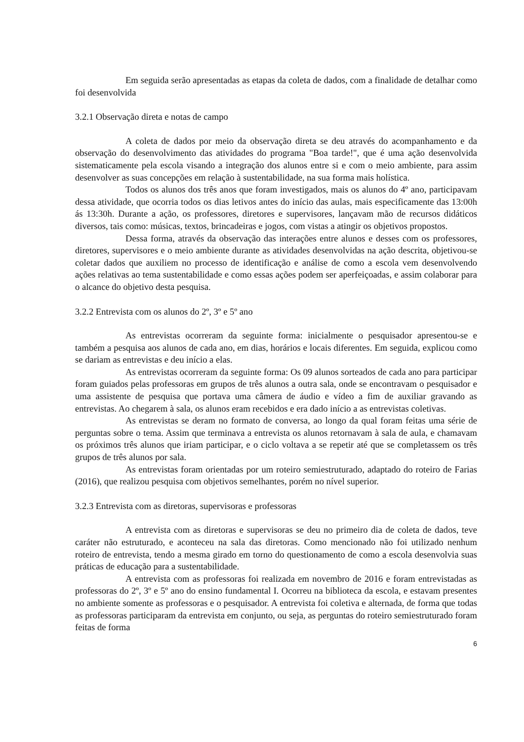Em seguida serão apresentadas as etapas da coleta de dados, com a finalidade de detalhar como foi desenvolvida
3.2.1 Observação direta e notas de campo
A coleta de dados por meio da observação direta se deu através do acompanhamento e da observação do desenvolvimento das atividades do programa "Boa tarde!", que é uma ação desenvolvida sistematicamente pela escola visando a integração dos alunos entre si e com o meio ambiente, para assim desenvolver as suas concepções em relação à sustentabilidade, na sua forma mais holística.
Todos os alunos dos três anos que foram investigados, mais os alunos do 4º ano, participavam dessa atividade, que ocorria todos os dias letivos antes do início das aulas, mais especificamente das 13:00h ás 13:30h. Durante a ação, os professores, diretores e supervisores, lançavam mão de recursos didáticos diversos, tais como: músicas, textos, brincadeiras e jogos, com vistas a atingir os objetivos propostos.
Dessa forma, através da observação das interações entre alunos e desses com os professores, diretores, supervisores e o meio ambiente durante as atividades desenvolvidas na ação descrita, objetivou-se coletar dados que auxiliem no processo de identificação e análise de como a escola vem desenvolvendo ações relativas ao tema sustentabilidade e como essas ações podem ser aperfeiçoadas, e assim colaborar para o alcance do objetivo desta pesquisa.
3.2.2 Entrevista com os alunos do 2º, 3º e 5º ano
As entrevistas ocorreram da seguinte forma: inicialmente o pesquisador apresentou-se e também a pesquisa aos alunos de cada ano, em dias, horários e locais diferentes. Em seguida, explicou como se dariam as entrevistas e deu início a elas.
As entrevistas ocorreram da seguinte forma: Os 09 alunos sorteados de cada ano para participar foram guiados pelas professoras em grupos de três alunos a outra sala, onde se encontravam o pesquisador e uma assistente de pesquisa que portava uma câmera de áudio e vídeo a fim de auxiliar gravando as entrevistas. Ao chegarem à sala, os alunos eram recebidos e era dado início a as entrevistas coletivas.
As entrevistas se deram no formato de conversa, ao longo da qual foram feitas uma série de perguntas sobre o tema. Assim que terminava a entrevista os alunos retornavam à sala de aula, e chamavam os próximos três alunos que iriam participar, e o ciclo voltava a se repetir até que se completassem os três grupos de três alunos por sala.
As entrevistas foram orientadas por um roteiro semiestruturado, adaptado do roteiro de Farias (2016), que realizou pesquisa com objetivos semelhantes, porém no nível superior.
3.2.3 Entrevista com as diretoras, supervisoras e professoras
A entrevista com as diretoras e supervisoras se deu no primeiro dia de coleta de dados, teve caráter não estruturado, e aconteceu na sala das diretoras. Como mencionado não foi utilizado nenhum roteiro de entrevista, tendo a mesma girado em torno do questionamento de como a escola desenvolvia suas práticas de educação para a sustentabilidade.
A entrevista com as professoras foi realizada em novembro de 2016 e foram entrevistadas as professoras do 2º, 3º e 5º ano do ensino fundamental I. Ocorreu na biblioteca da escola, e estavam presentes no ambiente somente as professoras e o pesquisador. A entrevista foi coletiva e alternada, de forma que todas as professoras participaram da entrevista em conjunto, ou seja, as perguntas do roteiro semiestruturado foram feitas de forma
6